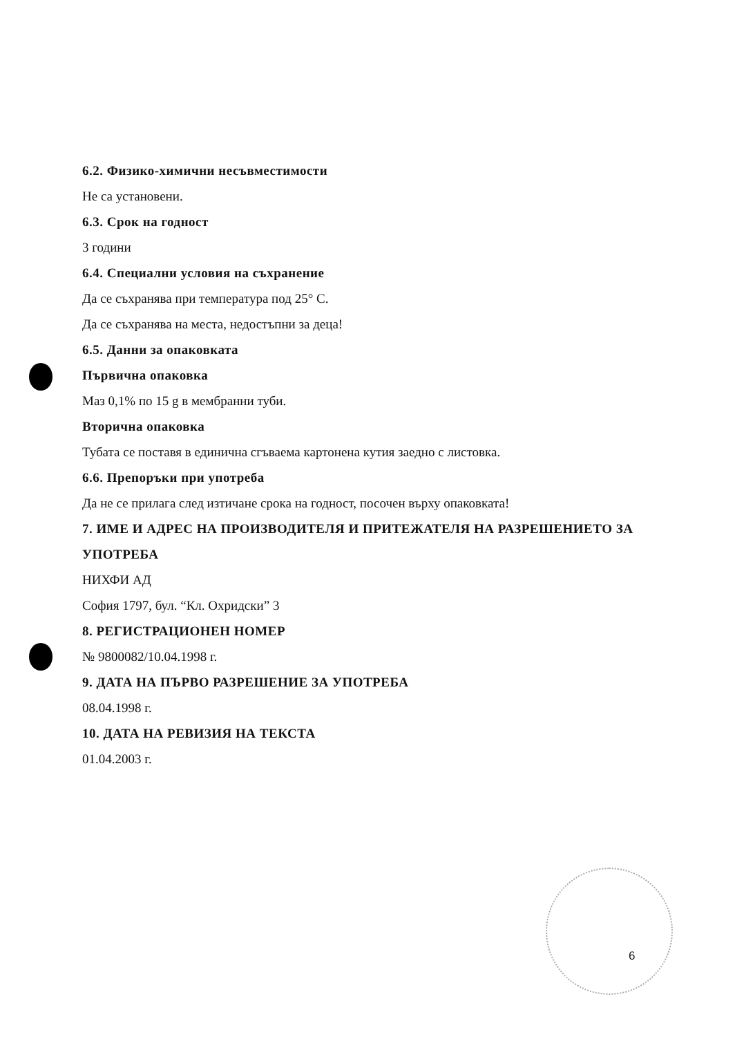6.2. Физико-химични несъвместимости
Не са установени.
6.3. Срок на годност
3 години
6.4. Специални условия на съхранение
Да се съхранява при температура под 25° С.
Да се съхранява на места, недостъпни за деца!
6.5. Данни за опаковката
Първична опаковка
Маз 0,1% по 15 g в мембранни туби.
Вторична опаковка
Тубата се поставя в единична сгъваема картонена кутия заедно с листовка.
6.6. Препоръки при употреба
Да не се прилага след изтичане срока на годност, посочен върху опаковката!
7. ИМЕ И АДРЕС НА ПРОИЗВОДИТЕЛЯ И ПРИТЕЖАТЕЛЯ НА РАЗРЕШЕНИЕТО ЗА УПОТРЕБА
НИХФИ АД
София 1797, бул. “Кл. Охридски” 3
8. РЕГИСТРАЦИОНЕН НОМЕР
№ 9800082/10.04.1998 г.
9. ДАТА НА ПЪРВО РАЗРЕШЕНИЕ ЗА УПОТРЕБА
08.04.1998 г.
10. ДАТА НА РЕВИЗИЯ НА ТЕКСТА
01.04.2003 г.
6